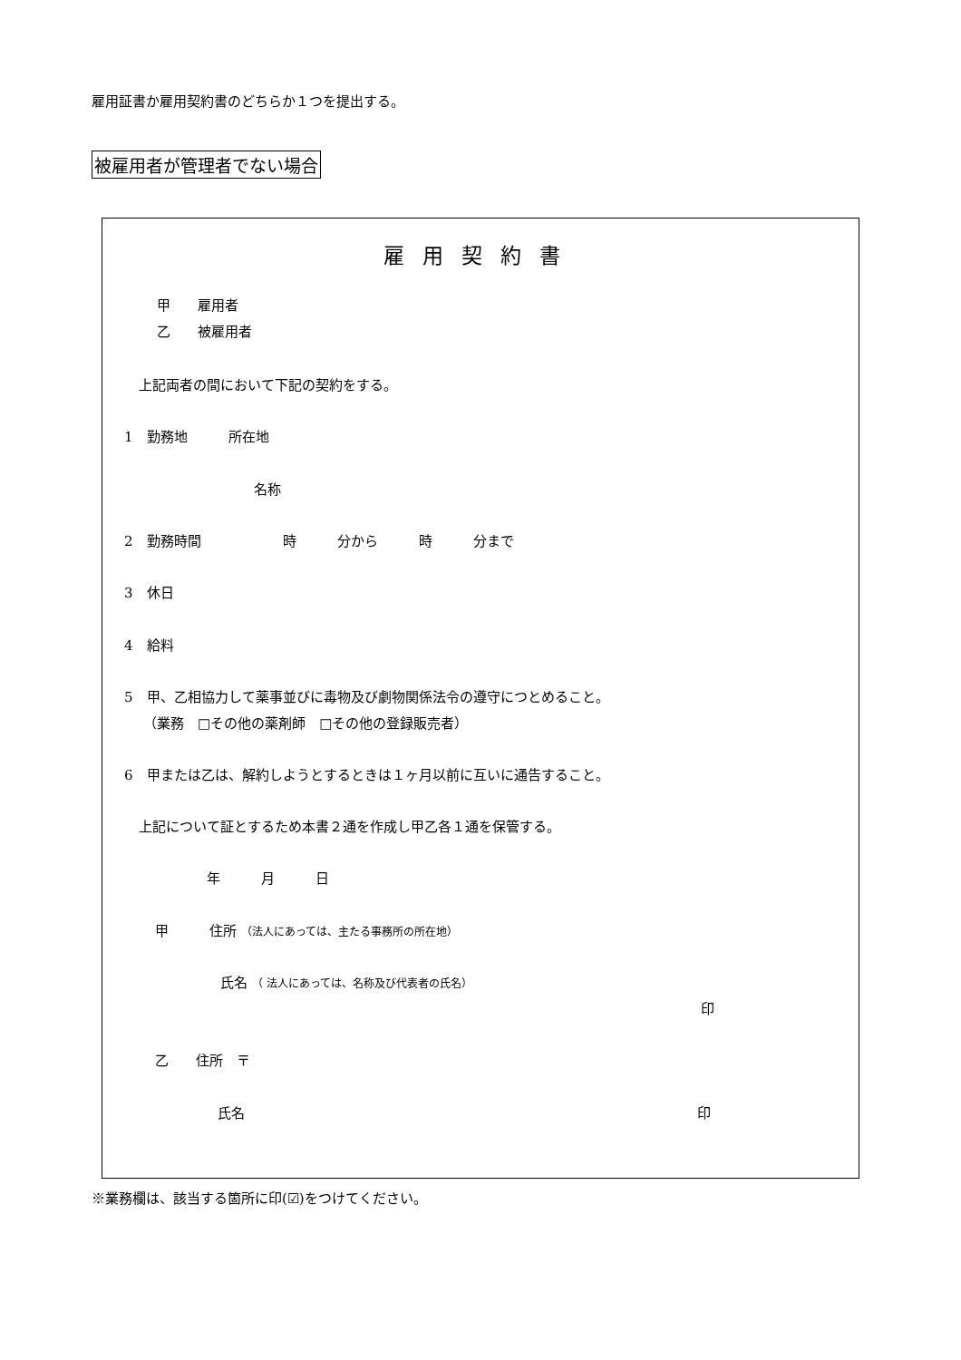雇用証書か雇用契約書のどちらか１つを提出する。
被雇用者が管理者でない場合
雇用契約書
甲　　雇用者
乙　　被雇用者
上記両者の間において下記の契約をする。
1　勤務地　　　所在地
名称
2　勤務時間　　　　　　時　　　分から　　　時　　　分まで
3　休日
4　給料
5　甲、乙相協力して薬事並びに毒物及び劇物関係法令の遵守につとめること。
（業務　□その他の薬剤師　□その他の登録販売者）
6　甲または乙は、解約しようとするときは１ヶ月以前に互いに通告すること。
上記について証とするため本書２通を作成し甲乙各１通を保管する。
年　　　月　　　日
甲　　　住所 （法人にあっては、主たる事務所の所在地）
氏名 （ 法人にあっては、名称及び代表者の氏名）
印
乙　　住所　〒
氏名
印
※業務欄は、該当する箇所に印(☑)をつけてください。